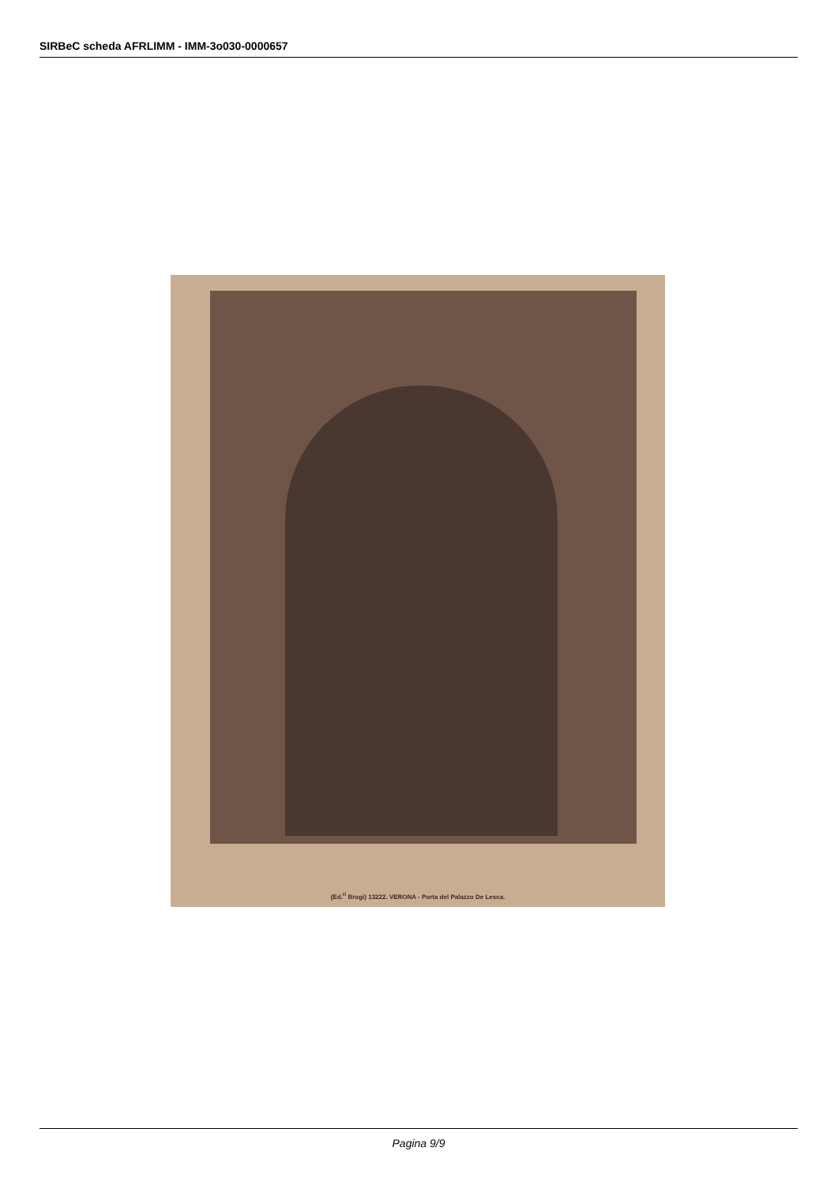SIRBeC scheda AFRLIMM - IMM-3o030-0000657
(Ed.<sup>ri</sup> Brogi) 13222. VERONA - Porta del Palazzo De Lesca.
Pagina 9/9